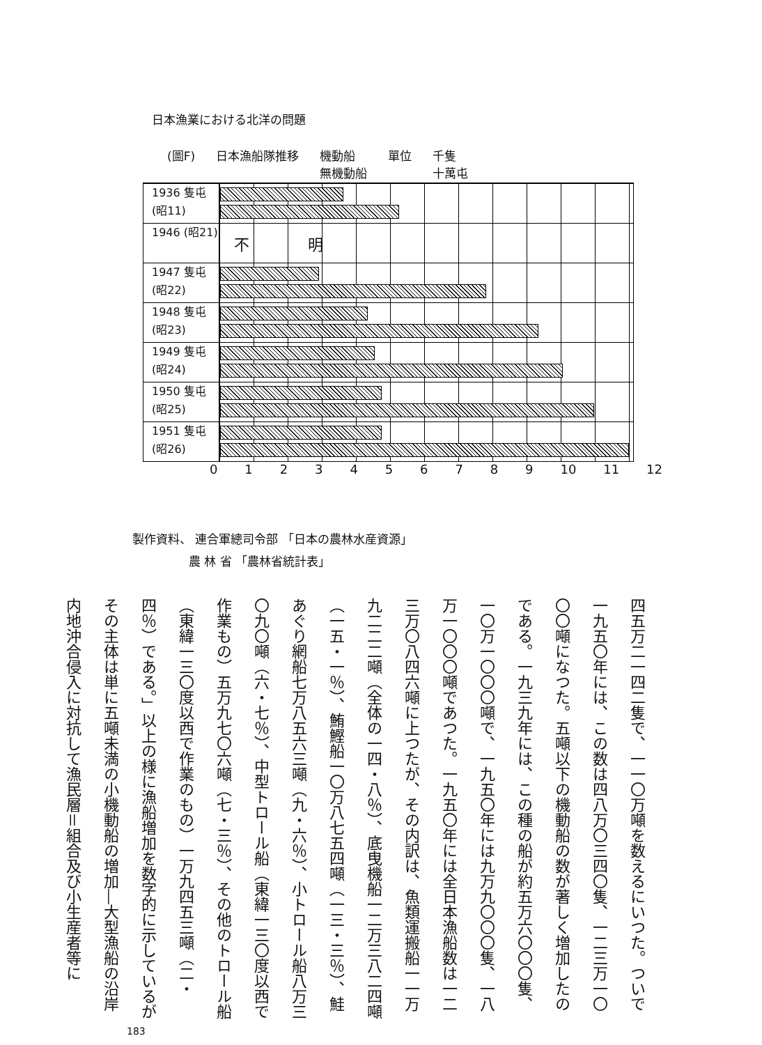日本漁業における北洋の問題
(圖F) 日本漁船隊推移 機動船
無機動船 單位 千隻
十萬屯
1936 隻屯 (昭11)
1946 (昭21)
不 明
1947 隻屯 (昭22)
1948 隻屯 (昭23)
1949 隻屯 (昭24)
1950 隻屯 (昭25)
1951 隻屯 (昭26)
0 1 2 3 4 5 6 7 8 9 10 11 12
製作資料、 連合軍總司令部 「日本の農林水産資源」
農 林 省 「農林省統計表」
四五万二一四二隻で、一一〇万噸を数えるにいつた。ついで一九五〇年には、この数は四八万〇三四〇隻、一二三万一〇〇〇噸になつた。五噸以下の機動船の数が著しく増加したのである。一九三九年には、この種の船が約五万六〇〇〇隻、一〇万一〇〇〇噸で、一九五〇年には九万九〇〇〇隻、一八万一〇〇〇噸であつた。一九五〇年には全日本漁船数は一二三万〇八四六噸に上つたが、その内訳は、魚類運搬船一一万九二二二噸（全体の一四・八％）、底曳機船一二万三八二四噸（一五・一％）、鮪鰹船一〇万八七五四噸（一三・三％）、鮭あぐり網船七万八五六三噸（九・六％）、小トロール船八万三〇九〇噸（六・七％）、中型トロール船（東緯一三〇度以西で作業もの）五万九七〇六噸（七・三％）、その他のトロール船（東緯一三〇度以西で作業のもの）一万九四五三噸（二・四％）である。」以上の様に漁船増加を数字的に示しているがその主体は単に五噸未満の小機動船の増加―大型漁船の沿岸内地沖合侵入に対抗して漁民層＝組合及び小生産者等に
183